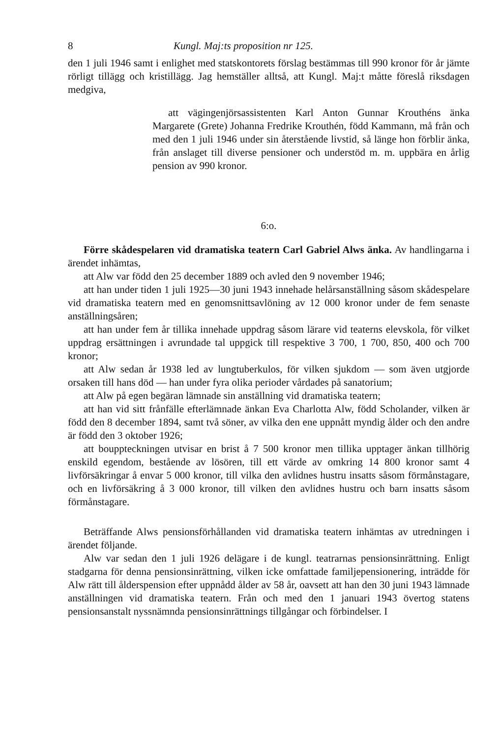8 Kungl. Maj:ts proposition nr 125.
den 1 juli 1946 samt i enlighet med statskontorets förslag bestämmas till 990 kronor för år jämte rörligt tillägg och kristillägg. Jag hemställer alltså, att Kungl. Maj:t måtte föreslå riksdagen medgiva,
att vägingenjörsassistenten Karl Anton Gunnar Krouthéns änka Margarete (Grete) Johanna Fredrike Krouthén, född Kammann, må från och med den 1 juli 1946 under sin återstående livstid, så länge hon förblir änka, från anslaget till diverse pensioner och understöd m. m. uppbära en årlig pension av 990 kronor.
6:o.
Förre skådespelaren vid dramatiska teatern Carl Gabriel Alws änka. Av handlingarna i ärendet inhämtas,
att Alw var född den 25 december 1889 och avled den 9 november 1946;
att han under tiden 1 juli 1925—30 juni 1943 innehade helårsanställning såsom skådespelare vid dramatiska teatern med en genomsnittsavlöning av 12 000 kronor under de fem senaste anställningsåren;
att han under fem år tillika innehade uppdrag såsom lärare vid teaterns elevskola, för vilket uppdrag ersättningen i avrundade tal uppgick till respektive 3 700, 1 700, 850, 400 och 700 kronor;
att Alw sedan år 1938 led av lungtuberkulos, för vilken sjukdom — som även utgjorde orsaken till hans död — han under fyra olika perioder vårdades på sanatorium;
att Alw på egen begäran lämnade sin anställning vid dramatiska teatern;
att han vid sitt frånfälle efterlämnade änkan Eva Charlotta Alw, född Scholander, vilken är född den 8 december 1894, samt två söner, av vilka den ene uppnått myndig ålder och den andre är född den 3 oktober 1926;
att bouppteckningen utvisar en brist å 7 500 kronor men tillika upptager änkan tillhörig enskild egendom, bestående av lösören, till ett värde av omkring 14 800 kronor samt 4 livförsäkringar å envar 5 000 kronor, till vilka den avlidnes hustru insatts såsom förmånstagare, och en livförsäkring å 3 000 kronor, till vilken den avlidnes hustru och barn insatts såsom förmånstagare.
Beträffande Alws pensionsförhållanden vid dramatiska teatern inhämtas av utredningen i ärendet följande.
Alw var sedan den 1 juli 1926 delägare i de kungl. teatrarnas pensionsinrättning. Enligt stadgarna för denna pensionsinrättning, vilken icke omfattade familjepensionering, inträdde för Alw rätt till ålderspension efter uppnådd ålder av 58 år, oavsett att han den 30 juni 1943 lämnade anställningen vid dramatiska teatern. Från och med den 1 januari 1943 övertog statens pensionsanstalt nyssnämnda pensionsinrättnings tillgångar och förbindelser. I